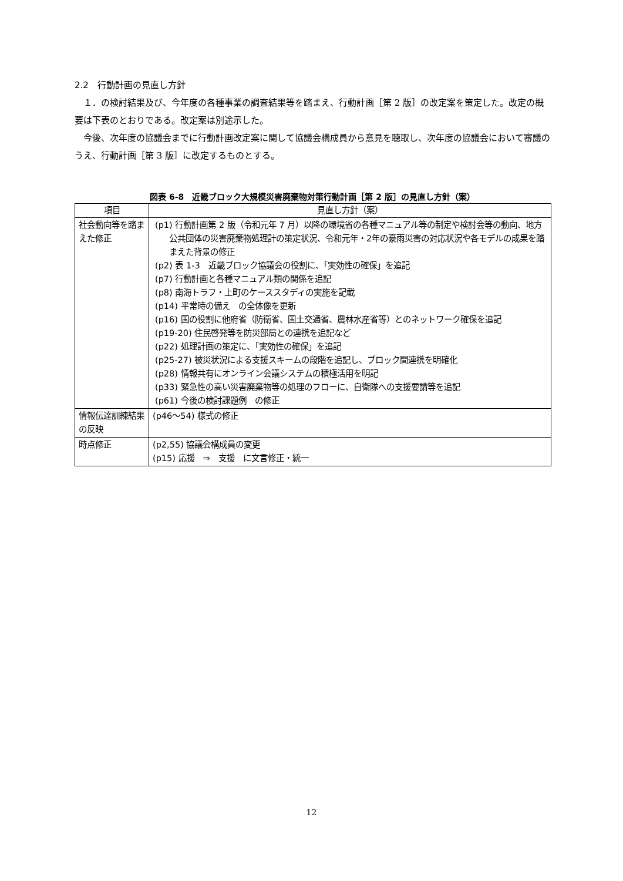2.2　行動計画の見直し方針
１．の検討結果及び、今年度の各種事業の調査結果等を踏まえ、行動計画［第 2 版］の改定案を策定した。改定の概要は下表のとおりである。改定案は別途示した。
今後、次年度の協議会までに行動計画改定案に関して協議会構成員から意見を聴取し、次年度の協議会において審議のうえ、行動計画［第 3 版］に改定するものとする。
図表 6-8　近畿ブロック大規模災害廃棄物対策行動計画［第 2 版］の見直し方針（案）
| 項目 | 見直し方針（案） |
| --- | --- |
| 社会動向等を踏まえた修正 | (p1) 行動計画第 2 版（令和元年 7 月）以降の環境省の各種マニュアル等の制定や検討会等の動向、地方公共団体の災害廃棄物処理計の策定状況、令和元年・2年の豪雨災害の対応状況や各モデルの成果を踏まえた背景の修正 (p2) 表 1-3 近畿ブロック協議会の役割に、「実効性の確保」を追記 (p7) 行動計画と各種マニュアル類の関係を追記 (p8) 南海トラフ・上町のケーススタディの実施を記載 (p14) 平常時の備え の全体像を更新 (p16) 国の役割に他府省（防衛省、国土交通省、農林水産省等）とのネットワーク確保を追記 (p19-20) 住民啓発等を防災部局との連携を追記など (p22) 処理計画の策定に、「実効性の確保」を追記 (p25-27) 被災状況による支援スキームの段階を追記し、ブロック間連携を明確化 (p28) 情報共有にオンライン会議システムの積極活用を明記 (p33) 緊急性の高い災害廃棄物等の処理のフローに、自衛隊への支援要請等を追記 (p61) 今後の検討課題例 の修正 |
| 情報伝達訓練結果の反映 | (p46～54) 様式の修正 |
| 時点修正 | (p2,55) 協議会構成員の変更 (p15) 応援 ⇒ 支援 に文言修正・統一 |
12